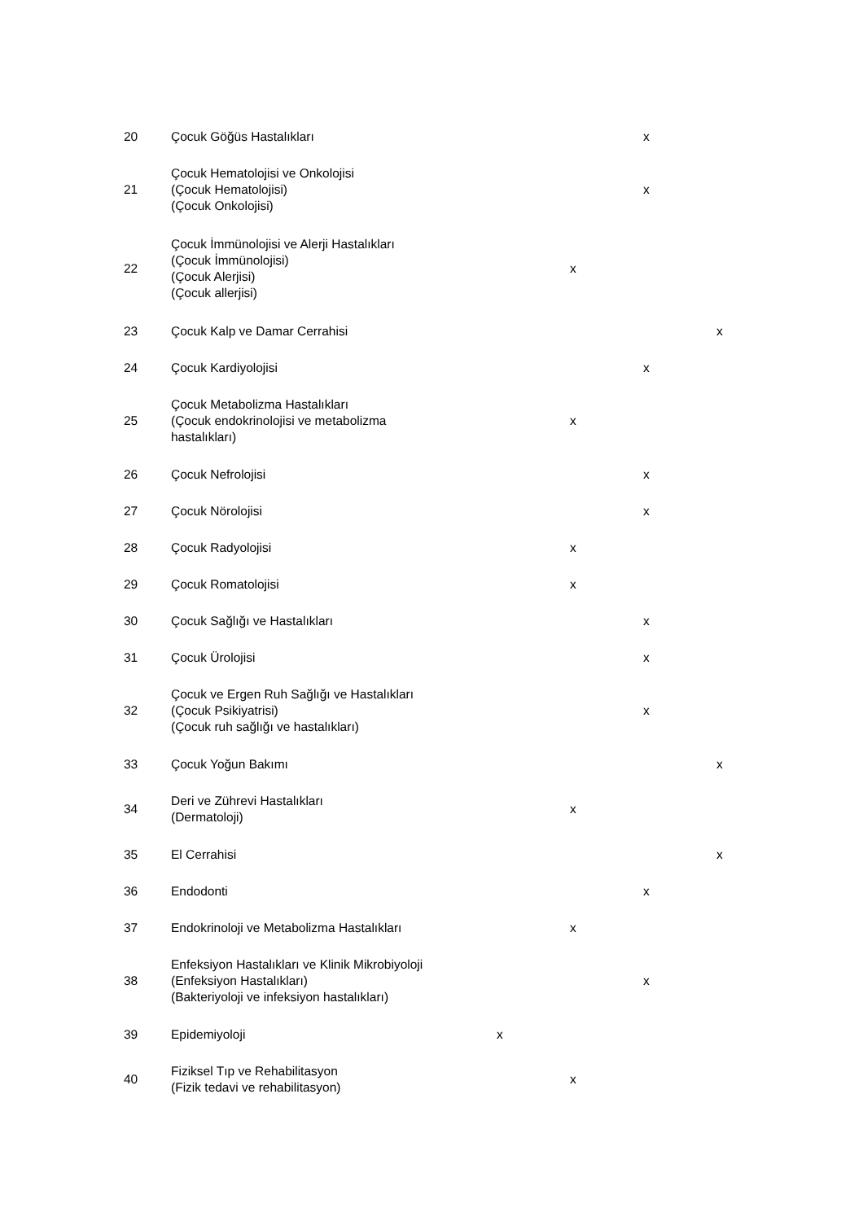| 20 | Çocuk Göğüs Hastalıkları | | | x | |
| 21 | Çocuk Hematolojisi ve Onkolojisi (Çocuk Hematolojisi) (Çocuk Onkolojisi) | | | x | |
| 22 | Çocuk İmmünolojisi ve Alerji Hastalıkları (Çocuk İmmünolojisi) (Çocuk Alerjisi) (Çocuk allerjisi) | | x | | |
| 23 | Çocuk Kalp ve Damar Cerrahisi | | | | x |
| 24 | Çocuk Kardiyolojisi | | | x | |
| 25 | Çocuk Metabolizma Hastalıkları (Çocuk endokrinolojisi ve metabolizma hastalıkları) | | x | | |
| 26 | Çocuk Nefrolojisi | | | x | |
| 27 | Çocuk Nörolojisi | | | x | |
| 28 | Çocuk Radyolojisi | | x | | |
| 29 | Çocuk Romatolojisi | | x | | |
| 30 | Çocuk Sağlığı ve Hastalıkları | | | x | |
| 31 | Çocuk Ürolojisi | | | x | |
| 32 | Çocuk ve Ergen Ruh Sağlığı ve Hastalıkları (Çocuk Psikiyatrisi) (Çocuk ruh sağlığı ve hastalıkları) | | | x | |
| 33 | Çocuk Yoğun Bakımı | | | | x |
| 34 | Deri ve Zührevi Hastalıkları (Dermatoloji) | | x | | |
| 35 | El Cerrahisi | | | | x |
| 36 | Endodonti | | | x | |
| 37 | Endokrinoloji ve Metabolizma Hastalıkları | | x | | |
| 38 | Enfeksiyon Hastalıkları ve Klinik Mikrobiyoloji (Enfeksiyon Hastalıkları) (Bakteriyoloji ve infeksiyon hastalıkları) | | | x | |
| 39 | Epidemiyoloji | x | | | |
| 40 | Fiziksel Tıp ve Rehabilitasyon (Fizik tedavi ve rehabilitasyon) | | x | | |